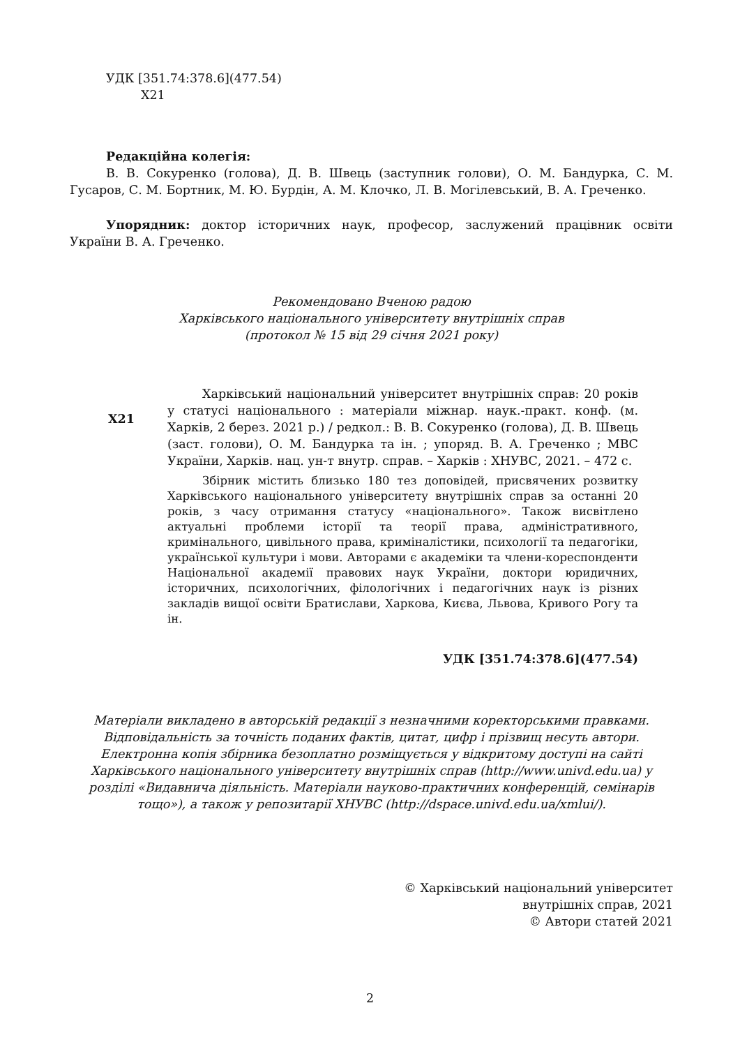УДК [351.74:378.6](477.54)
Х21
Редакційна колегія:
В. В. Сокуренко (голова), Д. В. Швець (заступник голови), О. М. Бандурка, С. М. Гусаров, С. М. Бортник, М. Ю. Бурдін, А. М. Клочко, Л. В. Могілевський, В. А. Греченко.
Упорядник: доктор історичних наук, професор, заслужений працівник освіти України В. А. Греченко.
Рекомендовано Вченою радою
Харківського національного університету внутрішніх справ
(протокол № 15 від 29 січня 2021 року)
Х21
Харківський національний університет внутрішніх справ: 20 років у статусі національного : матеріали міжнар. наук.-практ. конф. (м. Харків, 2 берез. 2021 р.) / редкол.: В. В. Сокуренко (голова), Д. В. Швець (заст. голови), О. М. Бандурка та ін. ; упоряд. В. А. Греченко ; МВС України, Харків. нац. ун-т внутр. справ. – Харків : ХНУВС, 2021. – 472 с.
Збірник містить близько 180 тез доповідей, присвячених розвитку Харківського національного університету внутрішніх справ за останні 20 років, з часу отримання статусу «національного». Також висвітлено актуальні проблеми історії та теорії права, адміністративного, кримінального, цивільного права, криміналістики, психології та педагогіки, української культури і мови. Авторами є академіки та члени-кореспонденти Національної академії правових наук України, доктори юридичних, історичних, психологічних, філологічних і педагогічних наук із різних закладів вищої освіти Братислави, Харкова, Києва, Львова, Кривого Рогу та ін.
УДК [351.74:378.6](477.54)
Матеріали викладено в авторській редакції з незначними коректорськими правками. Відповідальність за точність поданих фактів, цитат, цифр і прізвищ несуть автори. Електронна копія збірника безоплатно розміщується у відкритому доступі на сайті Харківського національного університету внутрішніх справ (http://www.univd.edu.ua) у розділі «Видавнича діяльність. Матеріали науково-практичних конференцій, семінарів тощо»), а також у репозитарії ХНУВС (http://dspace.univd.edu.ua/xmlui/).
© Харківський національний університет
внутрішніх справ, 2021
© Автори статей 2021
2